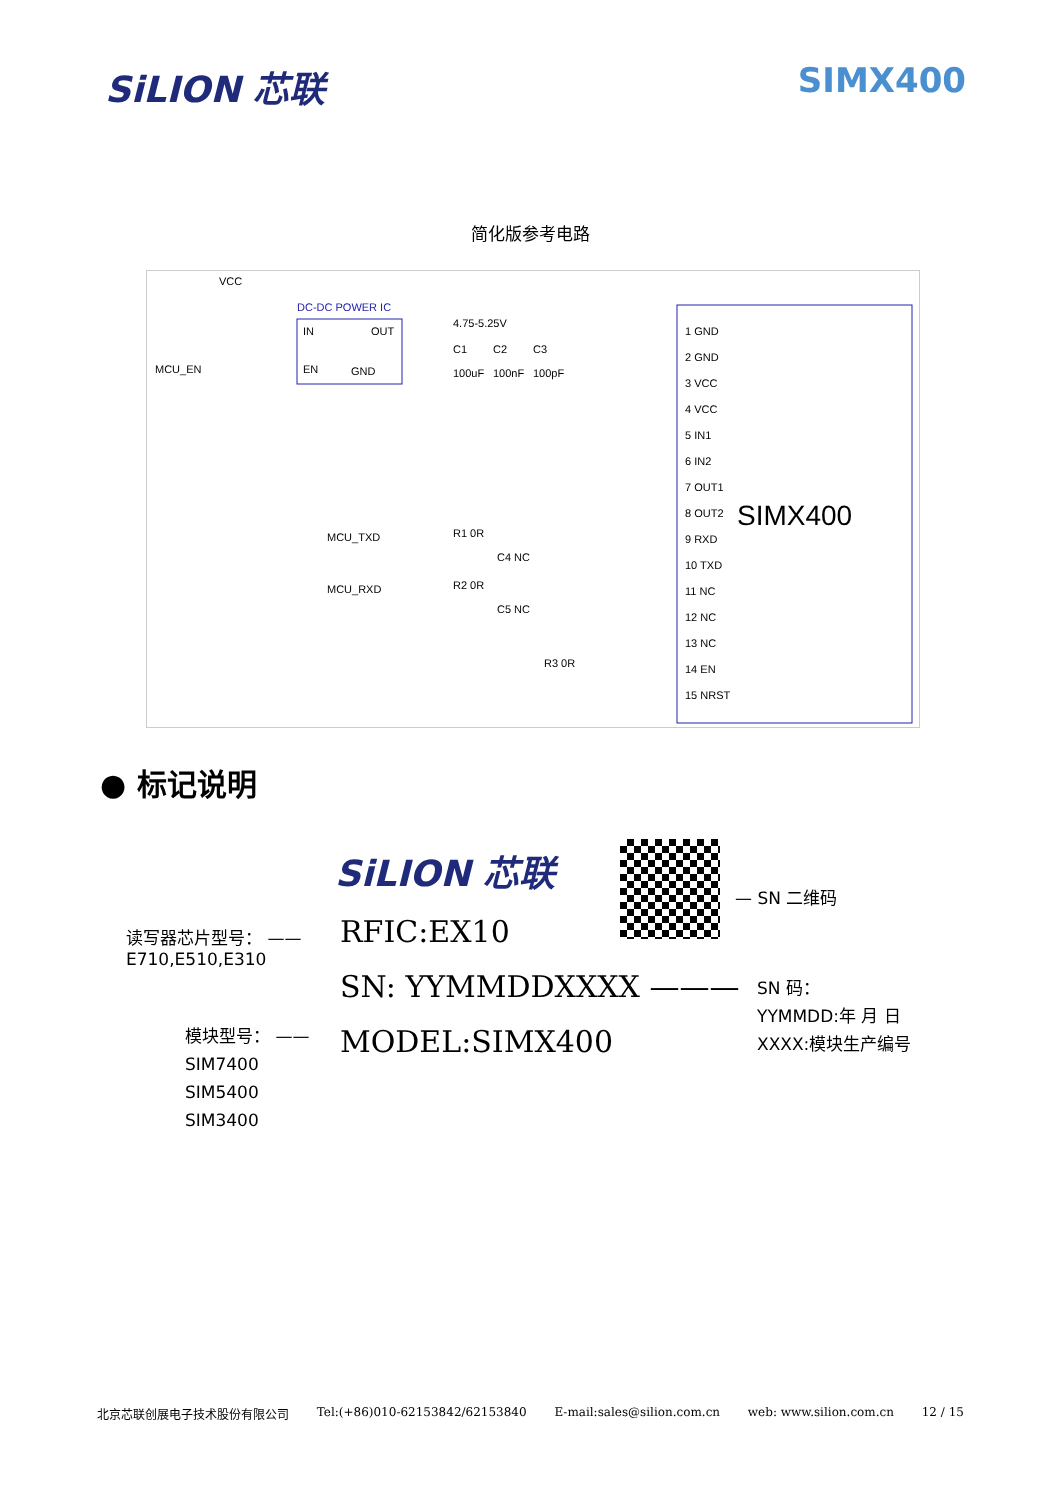SiLION 芯联 SIMX400
简化版参考电路
VCC
DC-DC POWER IC
IN
OUT
EN
GND
MCU_EN
4.75-5.25V
C1
C2
C3
100uF
100nF
100pF
SIMX400
MCU_TXD
MCU_RXD
R1 0R
R2 0R
C4 NC
C5 NC
R3 0R
1 GND
2 GND
3 VCC
4 VCC
5 IN1
6 IN2
7 OUT1
8 OUT2
9 RXD
10 TXD
11 NC
12 NC
13 NC
14 EN
15 NRST
● 标记说明
SiLION 芯联
— SN 二维码
读写器芯片型号： ——
E710,E510,E310
RFIC:EX10
SN: YYMMDDXXXX ———
SN 码：
YYMMDD:年 月 日
XXXX:模块生产编号
模块型号： ——
SIM7400
SIM5400
SIM3400
MODEL:SIMX400
北京芯联创展电子技术股份有限公司 Tel:(+86)010-62153842/62153840 E-mail:sales@silion.com.cn web: www.silion.com.cn 12 / 15